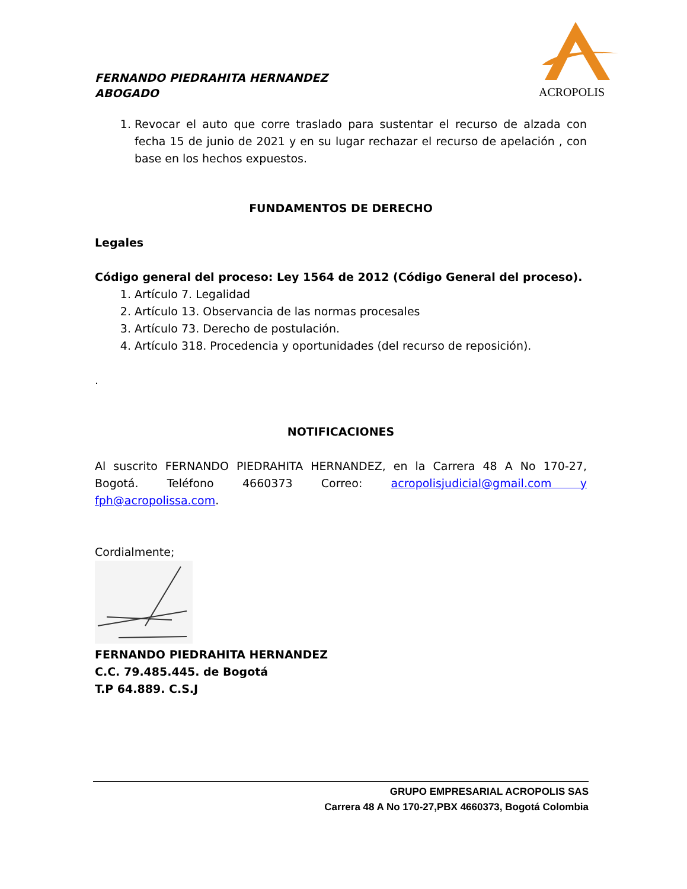ACROPOLIS
FERNANDO PIEDRAHITA HERNANDEZ
ABOGADO
1. Revocar el auto que corre traslado para sustentar el recurso de alzada con fecha 15 de junio de 2021 y en su lugar rechazar el recurso de apelación , con base en los hechos expuestos.
FUNDAMENTOS DE DERECHO
Legales
Código general del proceso: Ley 1564 de 2012 (Código General del proceso).
1. Artículo 7. Legalidad
2. Artículo 13. Observancia de las normas procesales
3. Artículo 73. Derecho de postulación.
4. Artículo 318. Procedencia y oportunidades (del recurso de reposición).
.
NOTIFICACIONES
Al suscrito FERNANDO PIEDRAHITA HERNANDEZ, en la Carrera 48 A No 170-27, Bogotá. Teléfono 4660373 Correo: acropolisjudicial@gmail.com y fph@acropolissa.com.
Cordialmente;
FERNANDO PIEDRAHITA HERNANDEZ
C.C. 79.485.445. de Bogotá
T.P 64.889. C.S.J
GRUPO EMPRESARIAL ACROPOLIS SAS
Carrera 48 A No 170-27,PBX 4660373, Bogotá Colombia